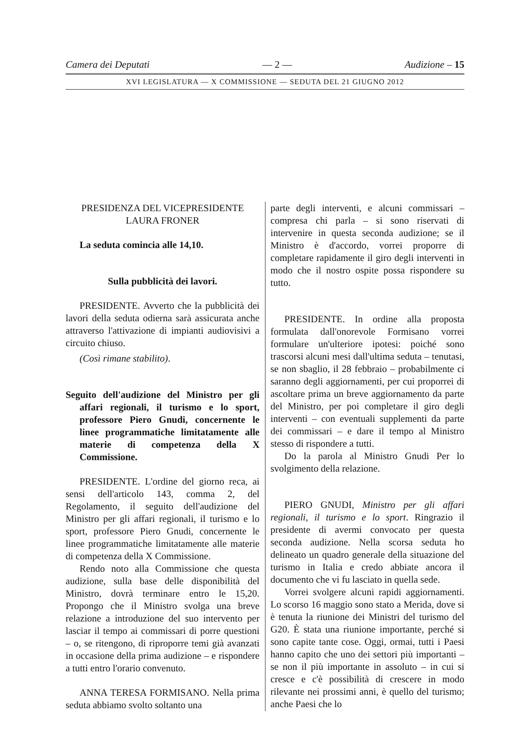Camera dei Deputati — 2 — Audizione – 15
XVI LEGISLATURA — X COMMISSIONE — SEDUTA DEL 21 GIUGNO 2012
PRESIDENZA DEL VICEPRESIDENTE
LAURA FRONER
La seduta comincia alle 14,10.
Sulla pubblicità dei lavori.
PRESIDENTE. Avverto che la pubblicità dei lavori della seduta odierna sarà assicurata anche attraverso l'attivazione di impianti audiovisivi a circuito chiuso.
(Così rimane stabilito).
Seguito dell'audizione del Ministro per gli affari regionali, il turismo e lo sport, professore Piero Gnudi, concernente le linee programmatiche limitatamente alle materie di competenza della X Commissione.
PRESIDENTE. L'ordine del giorno reca, ai sensi dell'articolo 143, comma 2, del Regolamento, il seguito dell'audizione del Ministro per gli affari regionali, il turismo e lo sport, professore Piero Gnudi, concernente le linee programmatiche limitatamente alle materie di competenza della X Commissione.
Rendo noto alla Commissione che questa audizione, sulla base delle disponibilità del Ministro, dovrà terminare entro le 15,20. Propongo che il Ministro svolga una breve relazione a introduzione del suo intervento per lasciar il tempo ai commissari di porre questioni – o, se ritengono, di riproporre temi già avanzati in occasione della prima audizione – e rispondere a tutti entro l'orario convenuto.
ANNA TERESA FORMISANO. Nella prima seduta abbiamo svolto soltanto una
parte degli interventi, e alcuni commissari – compresa chi parla – si sono riservati di intervenire in questa seconda audizione; se il Ministro è d'accordo, vorrei proporre di completare rapidamente il giro degli interventi in modo che il nostro ospite possa rispondere su tutto.
PRESIDENTE. In ordine alla proposta formulata dall'onorevole Formisano vorrei formulare un'ulteriore ipotesi: poiché sono trascorsi alcuni mesi dall'ultima seduta – tenutasi, se non sbaglio, il 28 febbraio – probabilmente ci saranno degli aggiornamenti, per cui proporrei di ascoltare prima un breve aggiornamento da parte del Ministro, per poi completare il giro degli interventi – con eventuali supplementi da parte dei commissari – e dare il tempo al Ministro stesso di rispondere a tutti.
Do la parola al Ministro Gnudi Per lo svolgimento della relazione.
PIERO GNUDI, Ministro per gli affari regionali, il turismo e lo sport. Ringrazio il presidente di avermi convocato per questa seconda audizione. Nella scorsa seduta ho delineato un quadro generale della situazione del turismo in Italia e credo abbiate ancora il documento che vi fu lasciato in quella sede.
Vorrei svolgere alcuni rapidi aggiornamenti. Lo scorso 16 maggio sono stato a Merida, dove si è tenuta la riunione dei Ministri del turismo del G20. È stata una riunione importante, perché si sono capite tante cose. Oggi, ormai, tutti i Paesi hanno capito che uno dei settori più importanti – se non il più importante in assoluto – in cui si cresce e c'è possibilità di crescere in modo rilevante nei prossimi anni, è quello del turismo; anche Paesi che lo